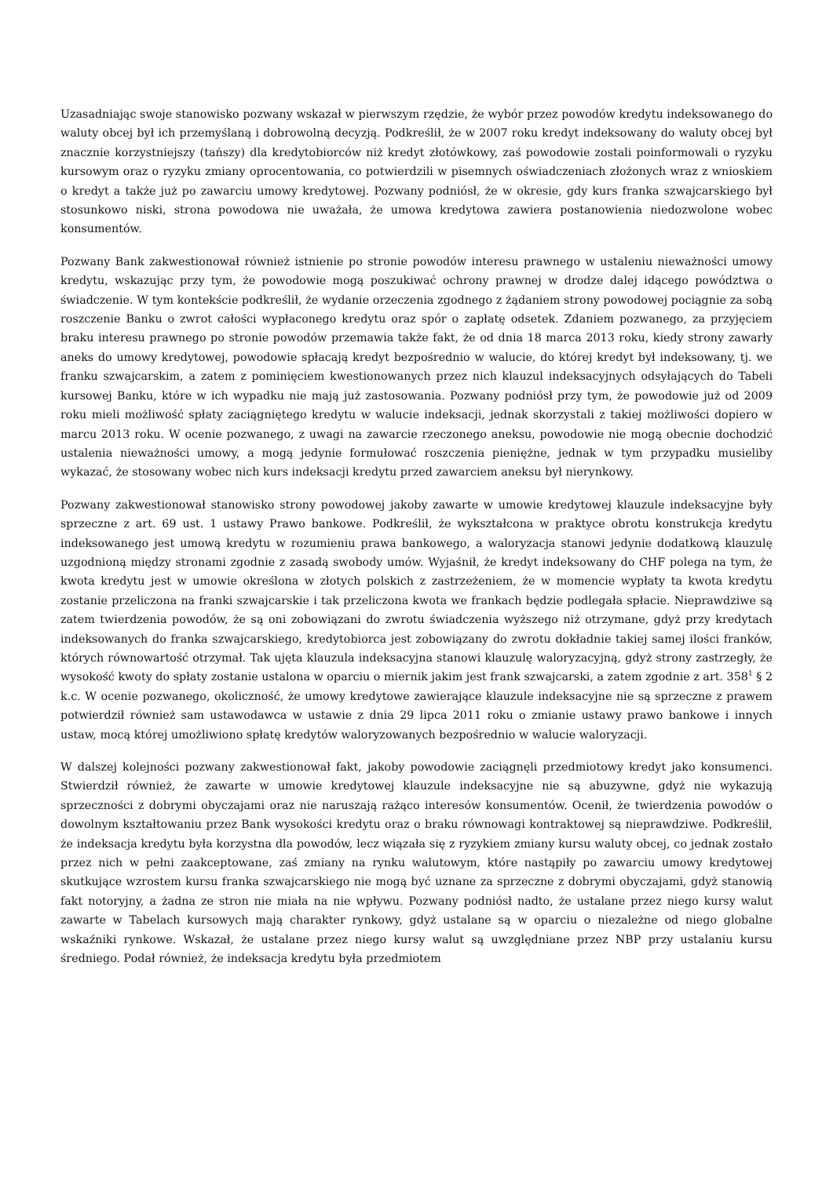Uzasadniając swoje stanowisko pozwany wskazał w pierwszym rzędzie, że wybór przez powodów kredytu indeksowanego do waluty obcej był ich przemyślaną i dobrowolną decyzją. Podkreślił, że w 2007 roku kredyt indeksowany do waluty obcej był znacznie korzystniejszy (tańszy) dla kredytobiorców niż kredyt złotówkowy, zaś powodowie zostali poinformowali o ryzyku kursowym oraz o ryzyku zmiany oprocentowania, co potwierdzili w pisemnych oświadczeniach złożonych wraz z wnioskiem o kredyt a także już po zawarciu umowy kredytowej. Pozwany podniósł, że w okresie, gdy kurs franka szwajcarskiego był stosunkowo niski, strona powodowa nie uważała, że umowa kredytowa zawiera postanowienia niedozwolone wobec konsumentów.
Pozwany Bank zakwestionował również istnienie po stronie powodów interesu prawnego w ustaleniu nieważności umowy kredytu, wskazując przy tym, że powodowie mogą poszukiwać ochrony prawnej w drodze dalej idącego powództwa o świadczenie. W tym kontekście podkreślił, że wydanie orzeczenia zgodnego z żądaniem strony powodowej pociągnie za sobą roszczenie Banku o zwrot całości wypłaconego kredytu oraz spór o zapłatę odsetek. Zdaniem pozwanego, za przyjęciem braku interesu prawnego po stronie powodów przemawia także fakt, że od dnia 18 marca 2013 roku, kiedy strony zawarły aneks do umowy kredytowej, powodowie spłacają kredyt bezpośrednio w walucie, do której kredyt był indeksowany, tj. we franku szwajcarskim, a zatem z pominięciem kwestionowanych przez nich klauzul indeksacyjnych odsyłających do Tabeli kursowej Banku, które w ich wypadku nie mają już zastosowania. Pozwany podniósł przy tym, że powodowie już od 2009 roku mieli możliwość spłaty zaciągniętego kredytu w walucie indeksacji, jednak skorzystali z takiej możliwości dopiero w marcu 2013 roku. W ocenie pozwanego, z uwagi na zawarcie rzeczonego aneksu, powodowie nie mogą obecnie dochodzić ustalenia nieważności umowy, a mogą jedynie formułować roszczenia pieniężne, jednak w tym przypadku musieliby wykazać, że stosowany wobec nich kurs indeksacji kredytu przed zawarciem aneksu był nierynkowy.
Pozwany zakwestionował stanowisko strony powodowej jakoby zawarte w umowie kredytowej klauzule indeksacyjne były sprzeczne z art. 69 ust. 1 ustawy Prawo bankowe. Podkreślił, że wykształcona w praktyce obrotu konstrukcja kredytu indeksowanego jest umową kredytu w rozumieniu prawa bankowego, a waloryzacja stanowi jedynie dodatkową klauzulę uzgodnioną między stronami zgodnie z zasadą swobody umów. Wyjaśnił, że kredyt indeksowany do CHF polega na tym, że kwota kredytu jest w umowie określona w złotych polskich z zastrzeżeniem, że w momencie wypłaty ta kwota kredytu zostanie przeliczona na franki szwajcarskie i tak przeliczona kwota we frankach będzie podlegała spłacie. Nieprawdziwe są zatem twierdzenia powodów, że są oni zobowiązani do zwrotu świadczenia wyższego niż otrzymane, gdyż przy kredytach indeksowanych do franka szwajcarskiego, kredytobiorca jest zobowiązany do zwrotu dokładnie takiej samej ilości franków, których równowartość otrzymał. Tak ujęta klauzula indeksacyjna stanowi klauzulę waloryzacyjną, gdyż strony zastrzegły, że wysokość kwoty do spłaty zostanie ustalona w oparciu o miernik jakim jest frank szwajcarski, a zatem zgodnie z art. 358<sup>1</sup> § 2 k.c. W ocenie pozwanego, okoliczność, że umowy kredytowe zawierające klauzule indeksacyjne nie są sprzeczne z prawem potwierdził również sam ustawodawca w ustawie z dnia 29 lipca 2011 roku o zmianie ustawy prawo bankowe i innych ustaw, mocą której umożliwiono spłatę kredytów waloryzowanych bezpośrednio w walucie waloryzacji.
W dalszej kolejności pozwany zakwestionował fakt, jakoby powodowie zaciągnęli przedmiotowy kredyt jako konsumenci. Stwierdził również, że zawarte w umowie kredytowej klauzule indeksacyjne nie są abuzywne, gdyż nie wykazują sprzeczności z dobrymi obyczajami oraz nie naruszają rażąco interesów konsumentów. Ocenił, że twierdzenia powodów o dowolnym kształtowaniu przez Bank wysokości kredytu oraz o braku równowagi kontraktowej są nieprawdziwe. Podkreślił, że indeksacja kredytu była korzystna dla powodów, lecz wiązała się z ryzykiem zmiany kursu waluty obcej, co jednak zostało przez nich w pełni zaakceptowane, zaś zmiany na rynku walutowym, które nastąpiły po zawarciu umowy kredytowej skutkujące wzrostem kursu franka szwajcarskiego nie mogą być uznane za sprzeczne z dobrymi obyczajami, gdyż stanowią fakt notoryjny, a żadna ze stron nie miała na nie wpływu. Pozwany podniósł nadto, że ustalane przez niego kursy walut zawarte w Tabelach kursowych mają charakter rynkowy, gdyż ustalane są w oparciu o niezależne od niego globalne wskaźniki rynkowe. Wskazał, że ustalane przez niego kursy walut są uwzględniane przez NBP przy ustalaniu kursu średniego. Podał również, że indeksacja kredytu była przedmiotem